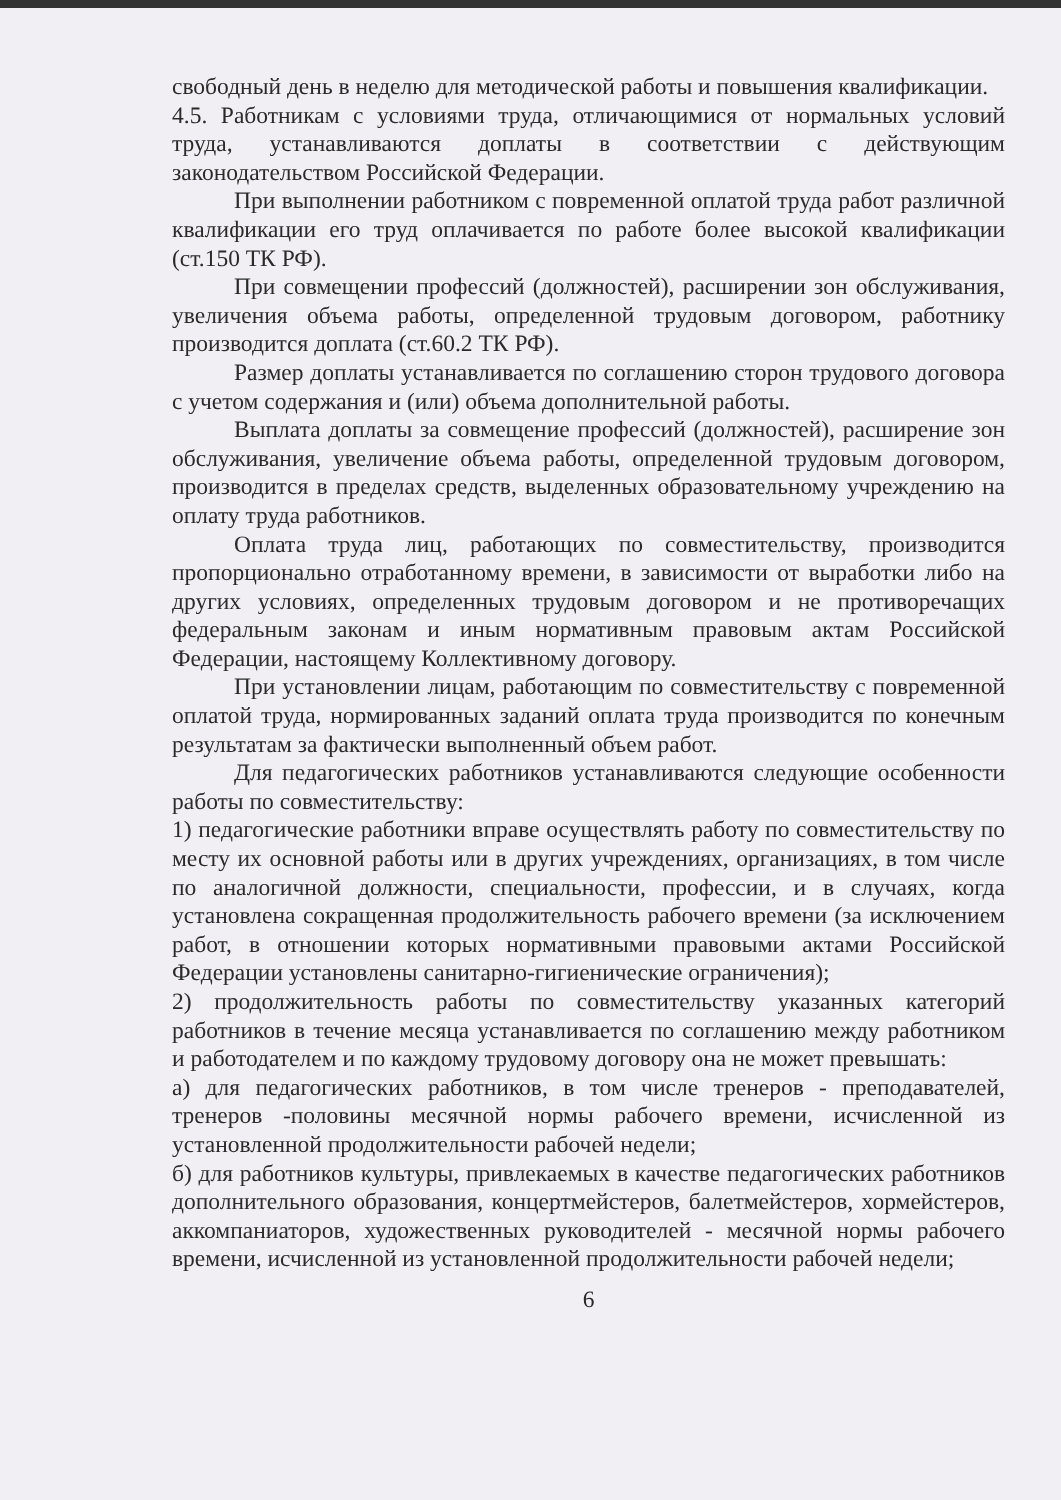свободный день в неделю для методической работы и повышения квалификации.
4.5. Работникам с условиями труда, отличающимися от нормальных условий труда, устанавливаются доплаты в соответствии с действующим законодательством Российской Федерации.
При выполнении работником с повременной оплатой труда работ различной квалификации его труд оплачивается по работе более высокой квалификации (ст.150 ТК РФ).
При совмещении профессий (должностей), расширении зон обслуживания, увеличения объема работы, определенной трудовым договором, работнику производится доплата (ст.60.2 ТК РФ).
Размер доплаты устанавливается по соглашению сторон трудового договора с учетом содержания и (или) объема дополнительной работы.
Выплата доплаты за совмещение профессий (должностей), расширение зон обслуживания, увеличение объема работы, определенной трудовым договором, производится в пределах средств, выделенных образовательному учреждению на оплату труда работников.
Оплата труда лиц, работающих по совместительству, производится пропорционально отработанному времени, в зависимости от выработки либо на других условиях, определенных трудовым договором и не противоречащих федеральным законам и иным нормативным правовым актам Российской Федерации, настоящему Коллективному договору.
При установлении лицам, работающим по совместительству с повременной оплатой труда, нормированных заданий оплата труда производится по конечным результатам за фактически выполненный объем работ.
Для педагогических работников устанавливаются следующие особенности работы по совместительству:
1) педагогические работники вправе осуществлять работу по совместительству по месту их основной работы или в других учреждениях, организациях, в том числе по аналогичной должности, специальности, профессии, и в случаях, когда установлена сокращенная продолжительность рабочего времени (за исключением работ, в отношении которых нормативными правовыми актами Российской Федерации установлены санитарно-гигиенические ограничения);
2) продолжительность работы по совместительству указанных категорий работников в течение месяца устанавливается по соглашению между работником и работодателем и по каждому трудовому договору она не может превышать:
а) для педагогических работников, в том числе тренеров - преподавателей, тренеров -половины месячной нормы рабочего времени, исчисленной из установленной продолжительности рабочей недели;
б) для работников культуры, привлекаемых в качестве педагогических работников дополнительного образования, концертмейстеров, балетмейстеров, хормейстеров, аккомпаниаторов, художественных руководителей - месячной нормы рабочего времени, исчисленной из установленной продолжительности рабочей недели;
6